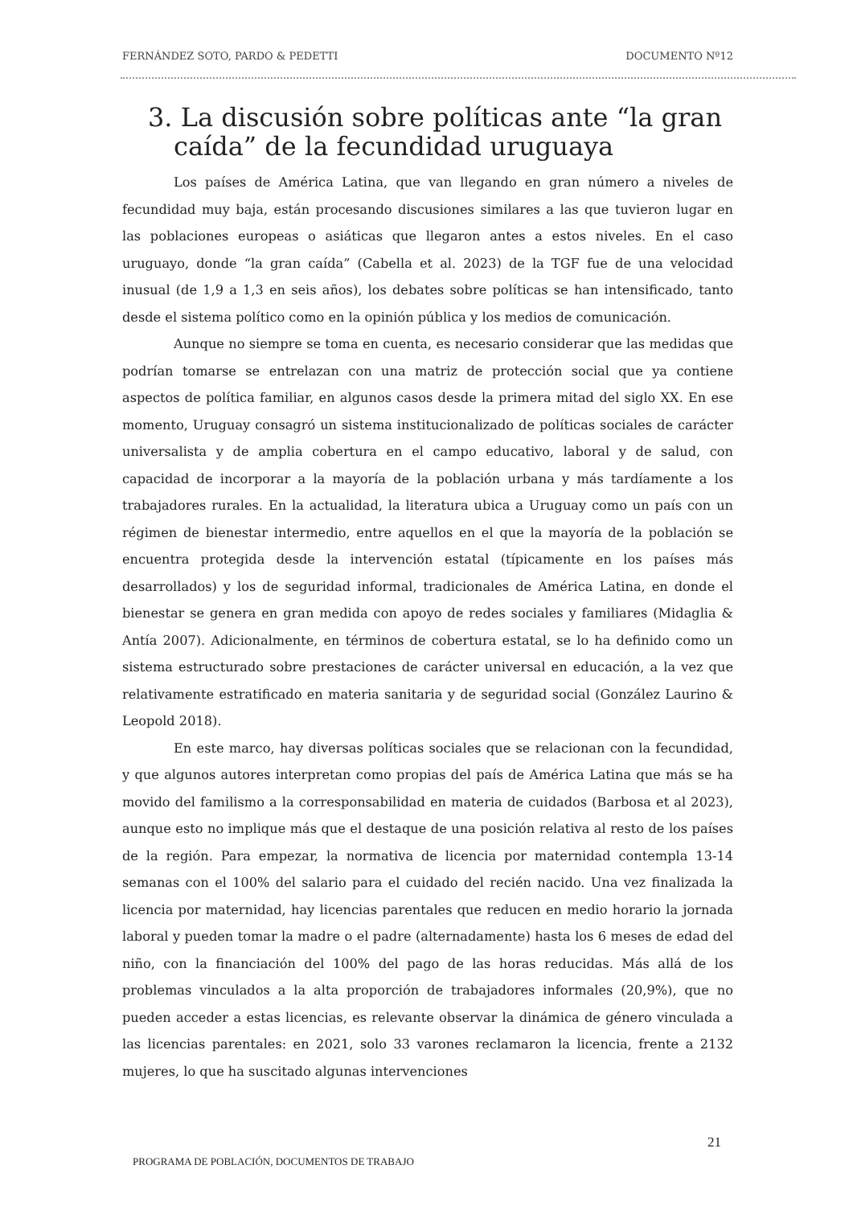FERNÁNDEZ SOTO, PARDO & PEDETTI DOCUMENTO Nº12
3. La discusión sobre políticas ante “la gran caída” de la fecundidad uruguaya
Los países de América Latina, que van llegando en gran número a niveles de fecundidad muy baja, están procesando discusiones similares a las que tuvieron lugar en las poblaciones europeas o asiáticas que llegaron antes a estos niveles. En el caso uruguayo, donde “la gran caída” (Cabella et al. 2023) de la TGF fue de una velocidad inusual (de 1,9 a 1,3 en seis años), los debates sobre políticas se han intensificado, tanto desde el sistema político como en la opinión pública y los medios de comunicación.
Aunque no siempre se toma en cuenta, es necesario considerar que las medidas que podrían tomarse se entrelazan con una matriz de protección social que ya contiene aspectos de política familiar, en algunos casos desde la primera mitad del siglo XX. En ese momento, Uruguay consagró un sistema institucionalizado de políticas sociales de carácter universalista y de amplia cobertura en el campo educativo, laboral y de salud, con capacidad de incorporar a la mayoría de la población urbana y más tardíamente a los trabajadores rurales. En la actualidad, la literatura ubica a Uruguay como un país con un régimen de bienestar intermedio, entre aquellos en el que la mayoría de la población se encuentra protegida desde la intervención estatal (típicamente en los países más desarrollados) y los de seguridad informal, tradicionales de América Latina, en donde el bienestar se genera en gran medida con apoyo de redes sociales y familiares (Midaglia & Antía 2007). Adicionalmente, en términos de cobertura estatal, se lo ha definido como un sistema estructurado sobre prestaciones de carácter universal en educación, a la vez que relativamente estratificado en materia sanitaria y de seguridad social (González Laurino & Leopold 2018).
En este marco, hay diversas políticas sociales que se relacionan con la fecundidad, y que algunos autores interpretan como propias del país de América Latina que más se ha movido del familismo a la corresponsabilidad en materia de cuidados (Barbosa et al 2023), aunque esto no implique más que el destaque de una posición relativa al resto de los países de la región. Para empezar, la normativa de licencia por maternidad contempla 13-14 semanas con el 100% del salario para el cuidado del recién nacido. Una vez finalizada la licencia por maternidad, hay licencias parentales que reducen en medio horario la jornada laboral y pueden tomar la madre o el padre (alternadamente) hasta los 6 meses de edad del niño, con la financiación del 100% del pago de las horas reducidas. Más allá de los problemas vinculados a la alta proporción de trabajadores informales (20,9%), que no pueden acceder a estas licencias, es relevante observar la dinámica de género vinculada a las licencias parentales: en 2021, solo 33 varones reclamaron la licencia, frente a 2132 mujeres, lo que ha suscitado algunas intervenciones
21
PROGRAMA DE POBLACIÓN, DOCUMENTOS DE TRABAJO